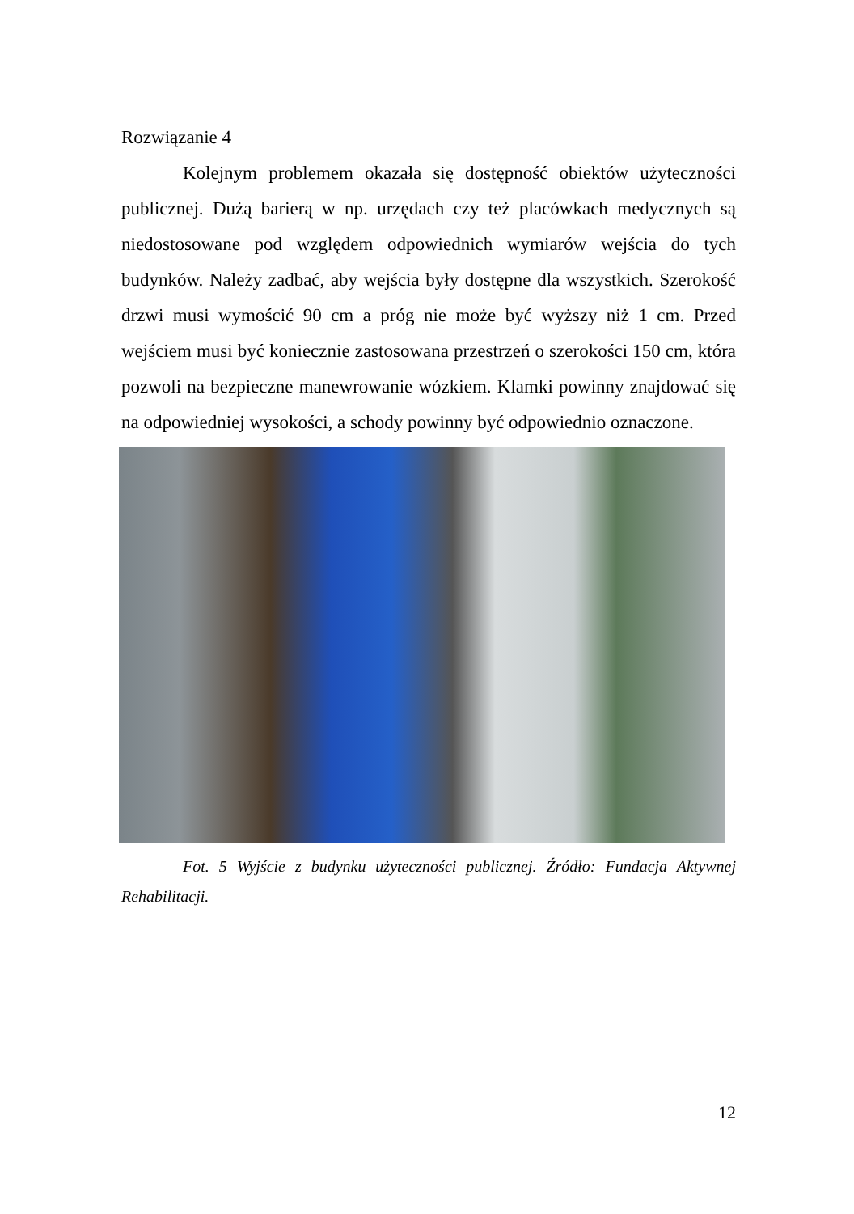Rozwiązanie 4
Kolejnym problemem okazała się dostępność obiektów użyteczności publicznej. Dużą barierą w np. urzędach czy też placówkach medycznych są niedostosowane pod względem odpowiednich wymiarów wejścia do tych budynków. Należy zadbać, aby wejścia były dostępne dla wszystkich. Szerokość drzwi musi wymościć 90 cm a próg nie może być wyższy niż 1 cm. Przed wejściem musi być koniecznie zastosowana przestrzeń o szerokości 150 cm, która pozwoli na bezpieczne manewrowanie wózkiem. Klamki powinny znajdować się na odpowiedniej wysokości, a schody powinny być odpowiednio oznaczone.
Fot. 5 Wyjście z budynku użyteczności publicznej. Źródło: Fundacja Aktywnej Rehabilitacji.
12